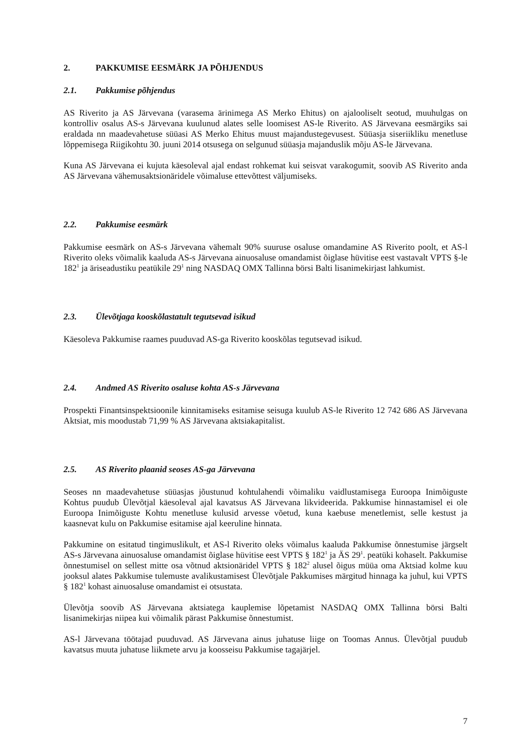2. PAKKUMISE EESMÄRK JA PÕHJENDUS
2.1. Pakkumise põhjendus
AS Riverito ja AS Järvevana (varasema ärinimega AS Merko Ehitus) on ajalooliselt seotud, muuhulgas on kontrolliv osalus AS-s Järvevana kuulunud alates selle loomisest AS-le Riverito. AS Järvevana eesmärgiks sai eraldada nn maadevahetuse süüasi AS Merko Ehitus muust majandustegevusest. Süüasja siseriikliku menetluse lõppemisega Riigikohtu 30. juuni 2014 otsusega on selgunud süüasja majanduslik mõju AS-le Järvevana.
Kuna AS Järvevana ei kujuta käesoleval ajal endast rohkemat kui seisvat varakogumit, soovib AS Riverito anda AS Järvevana vähemusaktsionäridele võimaluse ettevõttest väljumiseks.
2.2. Pakkumise eesmärk
Pakkumise eesmärk on AS-s Järvevana vähemalt 90% suuruse osaluse omandamine AS Riverito poolt, et AS-l Riverito oleks võimalik kaaluda AS-s Järvevana ainuosaluse omandamist õiglase hüvitise eest vastavalt VPTS §-le 182<sup>1</sup> ja äriseadustiku peatükile 29<sup>1</sup> ning NASDAQ OMX Tallinna börsi Balti lisanimekirjast lahkumist.
2.3. Ülevõtjaga kooskõlastatult tegutsevad isikud
Käesoleva Pakkumise raames puuduvad AS-ga Riverito kooskõlas tegutsevad isikud.
2.4. Andmed AS Riverito osaluse kohta AS-s Järvevana
Prospekti Finantsinspektsioonile kinnitamiseks esitamise seisuga kuulub AS-le Riverito 12 742 686 AS Järvevana Aktsiat, mis moodustab 71,99 % AS Järvevana aktsiakapitalist.
2.5. AS Riverito plaanid seoses AS-ga Järvevana
Seoses nn maadevahetuse süüasjas jõustunud kohtulahendi võimaliku vaidlustamisega Euroopa Inimõiguste Kohtus puudub Ülevõtjal käesoleval ajal kavatsus AS Järvevana likvideerida. Pakkumise hinnastamisel ei ole Euroopa Inimõiguste Kohtu menetluse kulusid arvesse võetud, kuna kaebuse menetlemist, selle kestust ja kaasnevat kulu on Pakkumise esitamise ajal keeruline hinnata.
Pakkumine on esitatud tingimuslikult, et AS-l Riverito oleks võimalus kaaluda Pakkumise õnnestumise järgselt AS-s Järvevana ainuosaluse omandamist õiglase hüvitise eest VPTS § 182<sup>1</sup> ja ÄS 29<sup>1</sup>. peatüki kohaselt. Pakkumise õnnestumisel on sellest mitte osa võtnud aktsionäridel VPTS § 182<sup>2</sup> alusel õigus müüa oma Aktsiad kolme kuu jooksul alates Pakkumise tulemuste avalikustamisest Ülevõtjale Pakkumises märgitud hinnaga ka juhul, kui VPTS § 182<sup>1</sup> kohast ainuosaluse omandamist ei otsustata.
Ülevõtja soovib AS Järvevana aktsiatega kauplemise lõpetamist NASDAQ OMX Tallinna börsi Balti lisanimekirjas niipea kui võimalik pärast Pakkumise õnnestumist.
AS-l Järvevana töötajad puuduvad. AS Järvevana ainus juhatuse liige on Toomas Annus. Ülevõtjal puudub kavatsus muuta juhatuse liikmete arvu ja koosseisu Pakkumise tagajärjel.
7